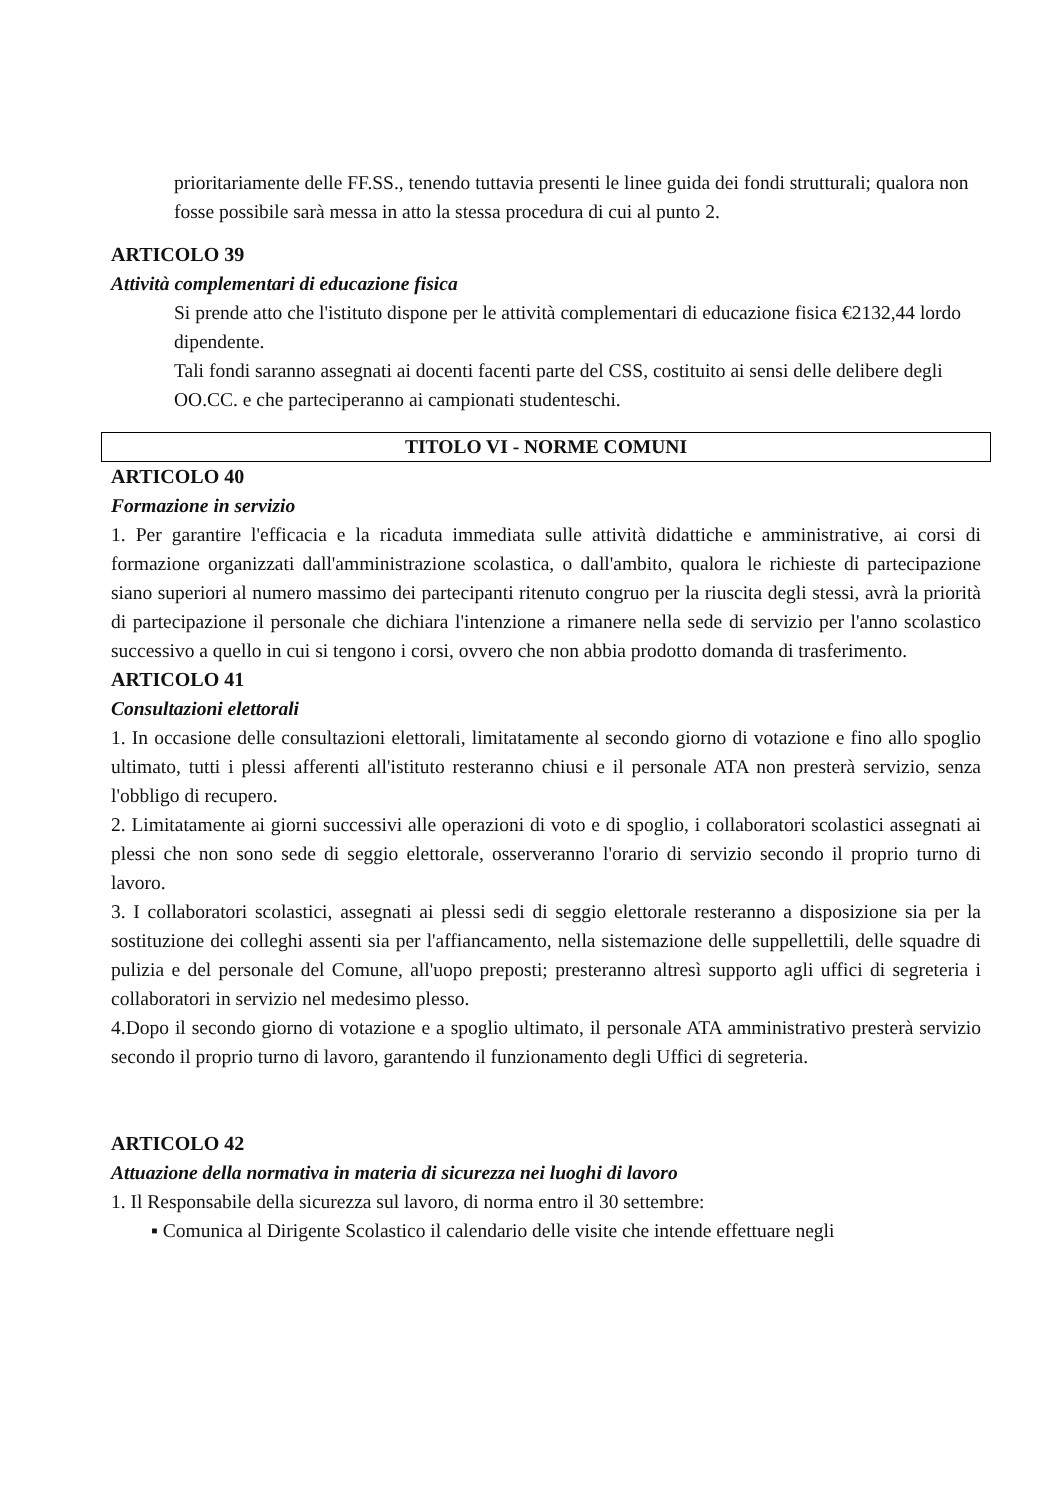prioritariamente delle FF.SS., tenendo tuttavia presenti le linee guida dei fondi strutturali; qualora non fosse possibile sarà messa in atto la stessa procedura di cui al punto 2.
ARTICOLO 39
Attività complementari di educazione fisica
Si prende atto che l'istituto dispone per le attività complementari di educazione fisica €2132,44 lordo dipendente.
Tali fondi saranno assegnati ai docenti facenti parte del CSS, costituito ai sensi delle delibere degli OO.CC. e che parteciperanno ai campionati studenteschi.
TITOLO VI - NORME COMUNI
ARTICOLO 40
Formazione in servizio
1. Per garantire l'efficacia e la ricaduta immediata sulle attività didattiche e amministrative, ai corsi di formazione organizzati dall'amministrazione scolastica, o dall'ambito, qualora le richieste di partecipazione siano superiori al numero massimo dei partecipanti ritenuto congruo per la riuscita degli stessi, avrà la priorità di partecipazione il personale che dichiara l'intenzione a rimanere nella sede di servizio per l'anno scolastico successivo a quello in cui si tengono i corsi, ovvero che non abbia prodotto domanda di trasferimento.
ARTICOLO 41
Consultazioni elettorali
1. In occasione delle consultazioni elettorali, limitatamente al secondo giorno di votazione e fino allo spoglio ultimato, tutti i plessi afferenti all'istituto resteranno chiusi e il personale ATA non presterà servizio, senza l'obbligo di recupero.
2. Limitatamente ai giorni successivi alle operazioni di voto e di spoglio, i collaboratori scolastici assegnati ai plessi che non sono sede di seggio elettorale, osserveranno l'orario di servizio secondo il proprio turno di lavoro.
3. I collaboratori scolastici, assegnati ai plessi sedi di seggio elettorale resteranno a disposizione sia per la sostituzione dei colleghi assenti sia per l'affiancamento, nella sistemazione delle suppellettili, delle squadre di pulizia e del personale del Comune, all'uopo preposti; presteranno altresì supporto agli uffici di segreteria i collaboratori in servizio nel medesimo plesso.
4.Dopo il secondo giorno di votazione e a spoglio ultimato, il personale ATA amministrativo presterà servizio secondo il proprio turno di lavoro, garantendo il funzionamento degli Uffici di segreteria.
ARTICOLO 42
Attuazione della normativa in materia di sicurezza nei luoghi di lavoro
1. Il Responsabile della sicurezza sul lavoro, di norma entro il 30 settembre:
▪ Comunica al Dirigente Scolastico il calendario delle visite che intende effettuare negli